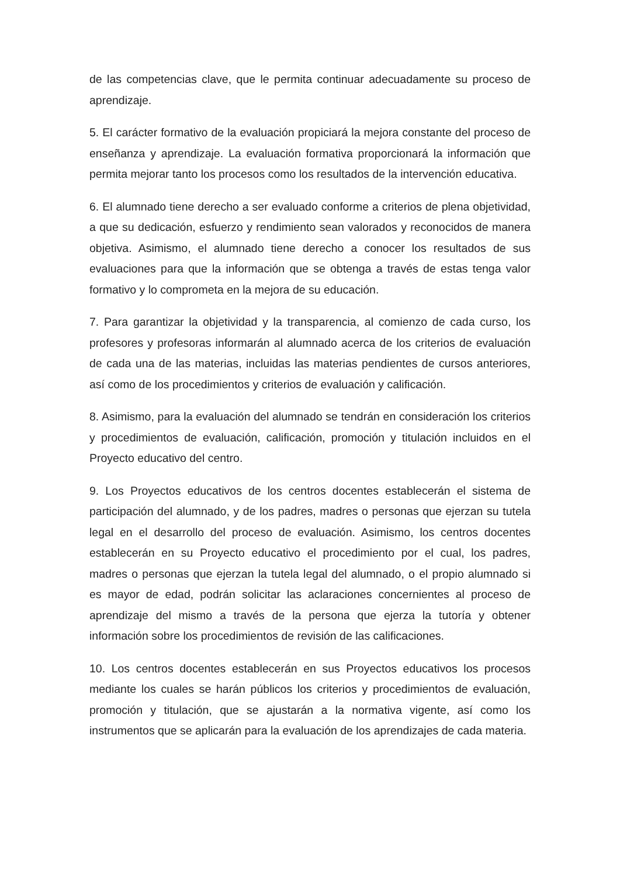de las competencias clave, que le permita continuar adecuadamente su proceso de aprendizaje.
5. El carácter formativo de la evaluación propiciará la mejora constante del proceso de enseñanza y aprendizaje. La evaluación formativa proporcionará la información que permita mejorar tanto los procesos como los resultados de la intervención educativa.
6. El alumnado tiene derecho a ser evaluado conforme a criterios de plena objetividad, a que su dedicación, esfuerzo y rendimiento sean valorados y reconocidos de manera objetiva. Asimismo, el alumnado tiene derecho a conocer los resultados de sus evaluaciones para que la información que se obtenga a través de estas tenga valor formativo y lo comprometa en la mejora de su educación.
7. Para garantizar la objetividad y la transparencia, al comienzo de cada curso, los profesores y profesoras informarán al alumnado acerca de los criterios de evaluación de cada una de las materias, incluidas las materias pendientes de cursos anteriores, así como de los procedimientos y criterios de evaluación y calificación.
8. Asimismo, para la evaluación del alumnado se tendrán en consideración los criterios y procedimientos de evaluación, calificación, promoción y titulación incluidos en el Proyecto educativo del centro.
9. Los Proyectos educativos de los centros docentes establecerán el sistema de participación del alumnado, y de los padres, madres o personas que ejerzan su tutela legal en el desarrollo del proceso de evaluación. Asimismo, los centros docentes establecerán en su Proyecto educativo el procedimiento por el cual, los padres, madres o personas que ejerzan la tutela legal del alumnado, o el propio alumnado si es mayor de edad, podrán solicitar las aclaraciones concernientes al proceso de aprendizaje del mismo a través de la persona que ejerza la tutoría y obtener información sobre los procedimientos de revisión de las calificaciones.
10. Los centros docentes establecerán en sus Proyectos educativos los procesos mediante los cuales se harán públicos los criterios y procedimientos de evaluación, promoción y titulación, que se ajustarán a la normativa vigente, así como los instrumentos que se aplicarán para la evaluación de los aprendizajes de cada materia.